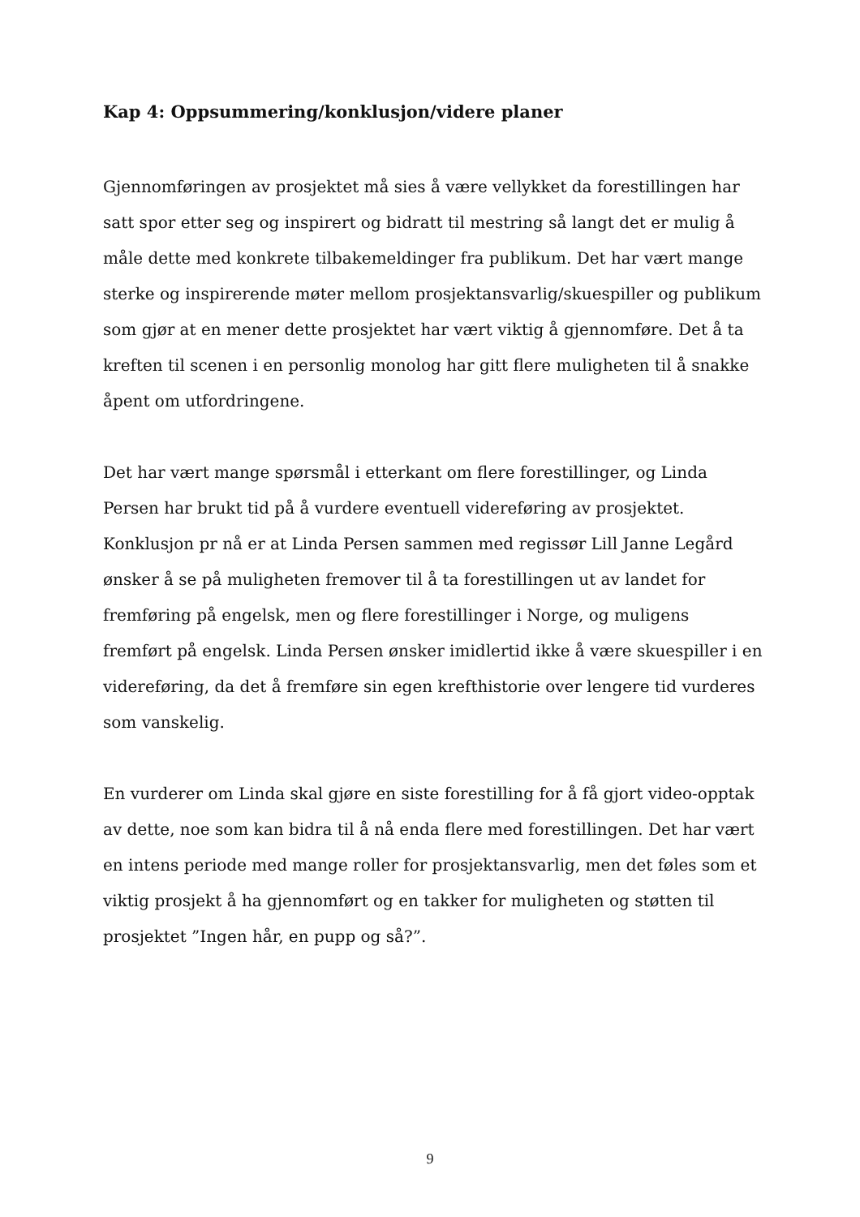Kap 4: Oppsummering/konklusjon/videre planer
Gjennomføringen av prosjektet må sies å være vellykket da forestillingen har satt spor etter seg og inspirert og bidratt til mestring så langt det er mulig å måle dette med konkrete tilbakemeldinger fra publikum. Det har vært mange sterke og inspirerende møter mellom prosjektansvarlig/skuespiller og publikum som gjør at en mener dette prosjektet har vært viktig å gjennomføre. Det å ta kreften til scenen i en personlig monolog har gitt flere muligheten til å snakke åpent om utfordringene.
Det har vært mange spørsmål i etterkant om flere forestillinger, og Linda Persen har brukt tid på å vurdere eventuell videreføring av prosjektet. Konklusjon pr nå er at Linda Persen sammen med regissør Lill Janne Legård ønsker å se på muligheten fremover til å ta forestillingen ut av landet for fremføring på engelsk, men og flere forestillinger i Norge, og muligens fremført på engelsk. Linda Persen ønsker imidlertid ikke å være skuespiller i en videreføring, da det å fremføre sin egen krefthistorie over lengere tid vurderes som vanskelig.
En vurderer om Linda skal gjøre en siste forestilling for å få gjort video-opptak av dette, noe som kan bidra til å nå enda flere med forestillingen. Det har vært en intens periode med mange roller for prosjektansvarlig, men det føles som et viktig prosjekt å ha gjennomført og en takker for muligheten og støtten til prosjektet ”Ingen hår, en pupp og så?”.
9